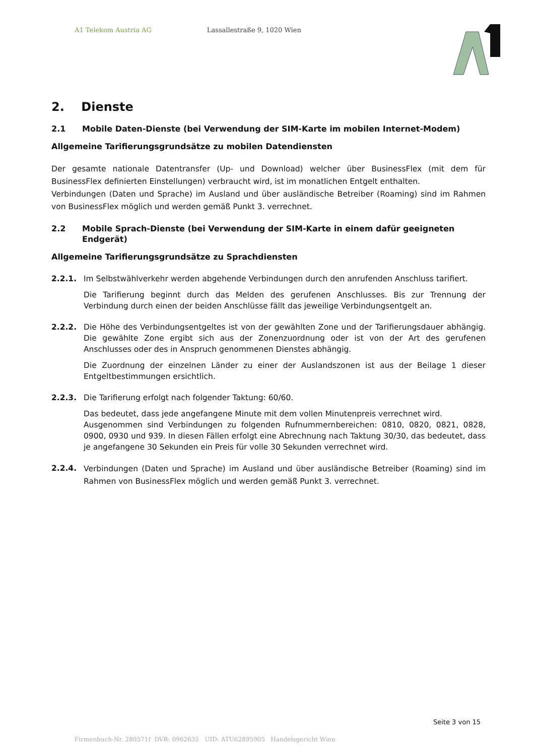A1 Telekom Austria AG Lassallestraße 9, 1020 Wien
2. Dienste
2.1 Mobile Daten-Dienste (bei Verwendung der SIM-Karte im mobilen Internet-Modem)
Allgemeine Tarifierungsgrundsätze zu mobilen Datendiensten
Der gesamte nationale Datentransfer (Up- und Download) welcher über BusinessFlex (mit dem für BusinessFlex definierten Einstellungen) verbraucht wird, ist im monatlichen Entgelt enthalten.
Verbindungen (Daten und Sprache) im Ausland und über ausländische Betreiber (Roaming) sind im Rahmen von BusinessFlex möglich und werden gemäß Punkt 3. verrechnet.
2.2 Mobile Sprach-Dienste (bei Verwendung der SIM-Karte in einem dafür geeigneten Endgerät)
Allgemeine Tarifierungsgrundsätze zu Sprachdiensten
2.2.1. Im Selbstwählverkehr werden abgehende Verbindungen durch den anrufenden Anschluss tarifiert.
Die Tarifierung beginnt durch das Melden des gerufenen Anschlusses. Bis zur Trennung der Verbindung durch einen der beiden Anschlüsse fällt das jeweilige Verbindungsentgelt an.
2.2.2. Die Höhe des Verbindungsentgeltes ist von der gewählten Zone und der Tarifierungsdauer abhängig. Die gewählte Zone ergibt sich aus der Zonenzuordnung oder ist von der Art des gerufenen Anschlusses oder des in Anspruch genommenen Dienstes abhängig.
Die Zuordnung der einzelnen Länder zu einer der Auslandszonen ist aus der Beilage 1 dieser Entgeltbestimmungen ersichtlich.
2.2.3. Die Tarifierung erfolgt nach folgender Taktung: 60/60.
Das bedeutet, dass jede angefangene Minute mit dem vollen Minutenpreis verrechnet wird.
Ausgenommen sind Verbindungen zu folgenden Rufnummernbereichen: 0810, 0820, 0821, 0828, 0900, 0930 und 939. In diesen Fällen erfolgt eine Abrechnung nach Taktung 30/30, das bedeutet, dass je angefangene 30 Sekunden ein Preis für volle 30 Sekunden verrechnet wird.
2.2.4.
Verbindungen (Daten und Sprache) im Ausland und über ausländische Betreiber (Roaming) sind im Rahmen von BusinessFlex möglich und werden gemäß Punkt 3. verrechnet.
Seite 3 von 15
Firmenbuch-Nr. 280571f DVR: 0962635 UID: ATU62895905 Handelsgericht Wien